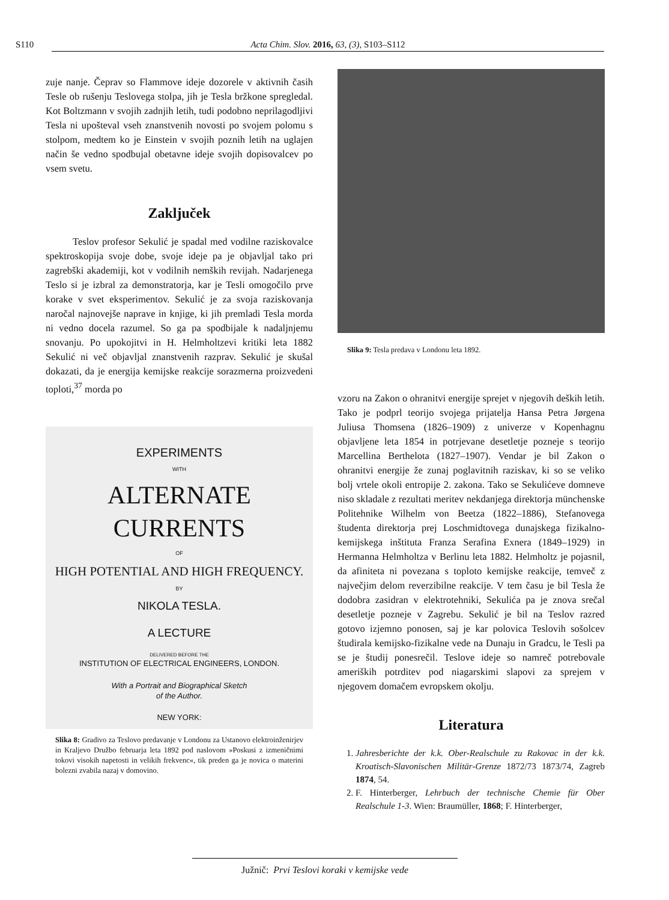S110 Acta Chim. Slov. 2016, 63, (3), S103–S112
zuje nanje. Čeprav so Flammove ideje dozorele v aktivnih časih Tesle ob rušenju Teslovega stolpa, jih je Tesla bržkone spregledal. Kot Boltzmann v svojih zadnjih letih, tudi podobno neprilagodljivi Tesla ni upošteval vseh znanstvenih novosti po svojem polomu s stolpom, medtem ko je Einstein v svojih poznih letih na uglajen način še vedno spodbujal obetavne ideje svojih dopisovalcev po vsem svetu.
Zaključek
Teslov profesor Sekulić je spadal med vodilne raziskovalce spektroskopija svoje dobe, svoje ideje pa je objavljal tako pri zagrebški akademiji, kot v vodilnih nemških revijah. Nadarjenega Teslo si je izbral za demonstratorja, kar je Tesli omogočilo prve korake v svet eksperimentov. Sekulić je za svoja raziskovanja naročal najnovejše naprave in knjige, ki jih premladi Tesla morda ni vedno docela razumel. So ga pa spodbijale k nadaljnjemu snovanju. Po upokojitvi in H. Helmholtzevi kritiki leta 1882 Sekulić ni več objavljal znanstvenih razprav. Sekulić je skušal dokazati, da je energija kemijske reakcije sorazmerna proizvedeni toploti,<sup>37</sup> morda po
EXPERIMENTS
WITH
ALTERNATE CURRENTS
OF
HIGH POTENTIAL AND HIGH FREQUENCY.
BY
NIKOLA TESLA.
A LECTURE
DELIVERED BEFORE THE
INSTITUTION OF ELECTRICAL ENGINEERS, LONDON.
With a Portrait and Biographical Sketch
of the Author.
NEW YORK:
Slika 8: Gradivo za Teslovo predavanje v Londonu za Ustanovo elektroinženirjev in Kraljevo Družbo februarja leta 1892 pod naslovom »Poskusi z izmeničnimi tokovi visokih napetosti in velikih frekvenc«, tik preden ga je novica o materini bolezni zvabila nazaj v domovino.
Slika 9: Tesla predava v Londonu leta 1892.
vzoru na Zakon o ohranitvi energije sprejet v njegovih deških letih. Tako je podprl teorijo svojega prijatelja Hansa Petra Jørgena Juliusa Thomsena (1826–1909) z univerze v Kopenhagnu objavljene leta 1854 in potrjevane desetletje pozneje s teorijo Marcellina Berthelota (1827–1907). Vendar je bil Zakon o ohranitvi energije že zunaj poglavitnih raziskav, ki so se veliko bolj vrtele okoli entropije 2. zakona. Tako se Sekulićeve domneve niso skladale z rezultati meritev nekdanjega direktorja münchenske Politehnike Wilhelm von Beetza (1822–1886), Stefanovega študenta direktorja prej Loschmidtovega dunajskega fizikalno-kemijskega inštituta Franza Serafina Exnera (1849–1929) in Hermanna Helmholtza v Berlinu leta 1882. Helmholtz je pojasnil, da afiniteta ni povezana s toploto kemijske reakcije, temveč z največjim delom reverzibilne reakcije. V tem času je bil Tesla že dodobra zasidran v elektrotehniki, Sekulića pa je znova srečal desetletje pozneje v Zagrebu. Sekulić je bil na Teslov razred gotovo izjemno ponosen, saj je kar polovica Teslovih sošolcev študirala kemijsko-fizikalne vede na Dunaju in Gradcu, le Tesli pa se je študij ponesrečil. Teslove ideje so namreč potrebovale ameriških potrditev pod niagarskimi slapovi za sprejem v njegovem domačem evropskem okolju.
Literatura
1. Jahresberichte der k.k. Ober-Realschule zu Rakovac in der k.k. Kroatisch-Slavonischen Militär-Grenze 1872/73 1873/74, Zagreb 1874, 54.
2. F. Hinterberger, Lehrbuch der technische Chemie für Ober Realschule 1-3. Wien: Braumüller, 1868; F. Hinterberger,
Južnič: Prvi Teslovi koraki v kemijske vede